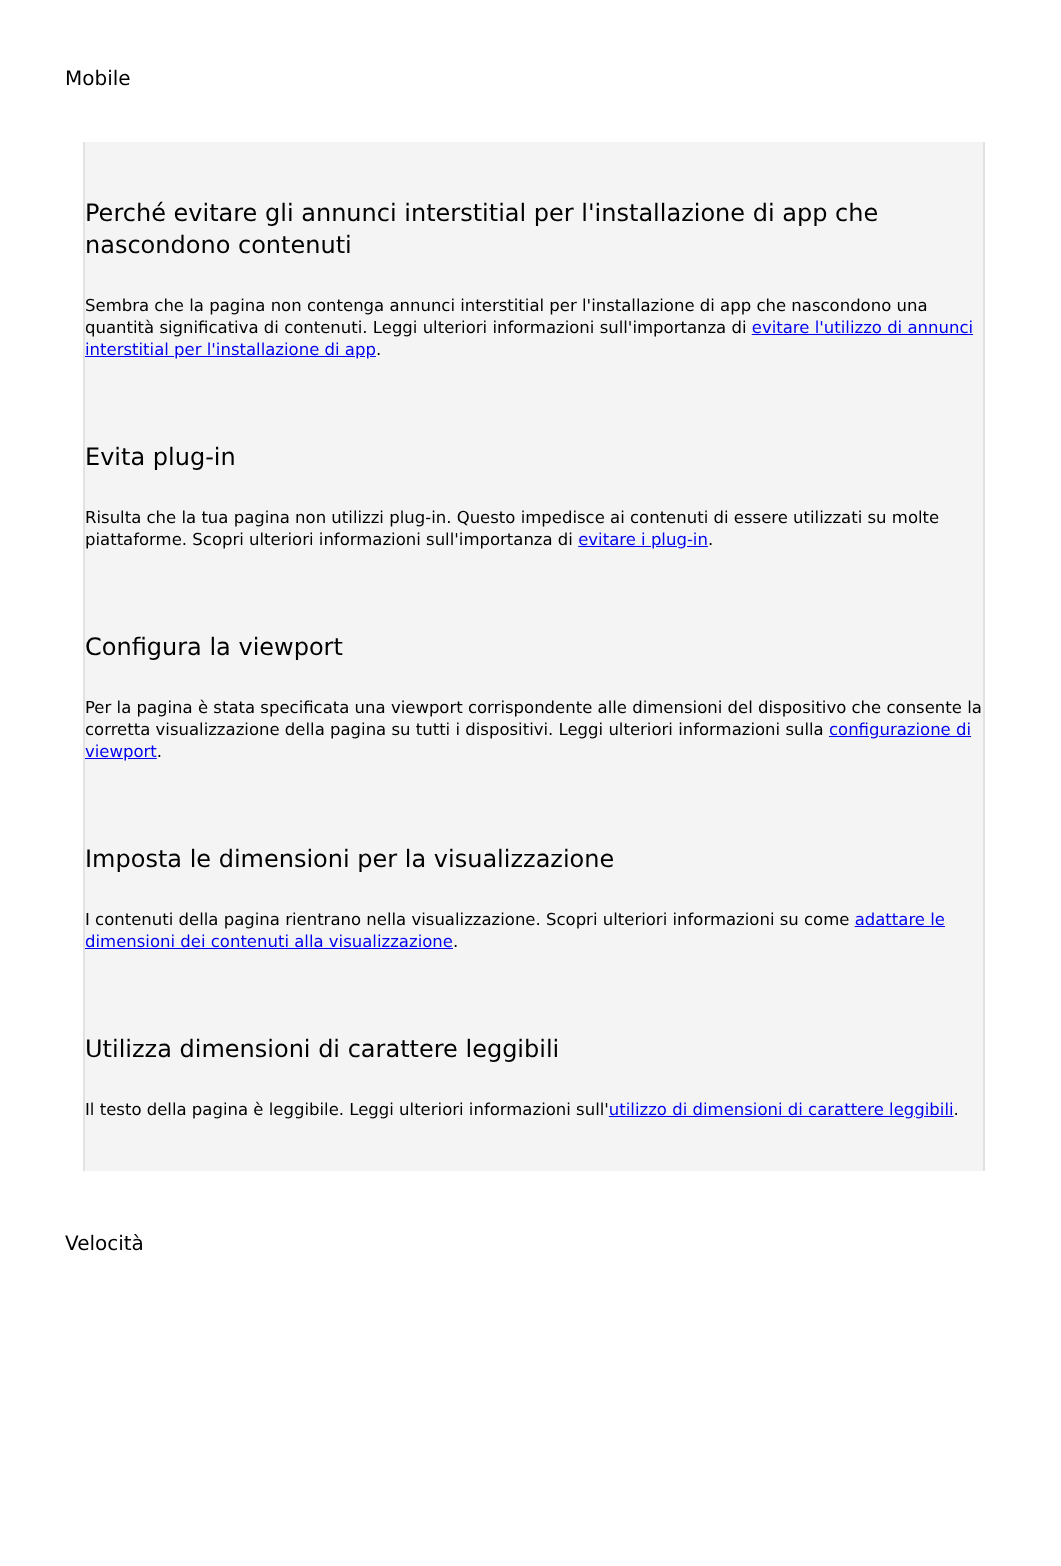Mobile
Perché evitare gli annunci interstitial per l'installazione di app che nascondono contenuti
Sembra che la pagina non contenga annunci interstitial per l'installazione di app che nascondono una quantità significativa di contenuti. Leggi ulteriori informazioni sull'importanza di evitare l'utilizzo di annunci interstitial per l'installazione di app.
Evita plug-in
Risulta che la tua pagina non utilizzi plug-in. Questo impedisce ai contenuti di essere utilizzati su molte piattaforme. Scopri ulteriori informazioni sull'importanza di evitare i plug-in.
Configura la viewport
Per la pagina è stata specificata una viewport corrispondente alle dimensioni del dispositivo che consente la corretta visualizzazione della pagina su tutti i dispositivi. Leggi ulteriori informazioni sulla configurazione di viewport.
Imposta le dimensioni per la visualizzazione
I contenuti della pagina rientrano nella visualizzazione. Scopri ulteriori informazioni su come adattare le dimensioni dei contenuti alla visualizzazione.
Utilizza dimensioni di carattere leggibili
Il testo della pagina è leggibile. Leggi ulteriori informazioni sull'utilizzo di dimensioni di carattere leggibili.
Velocità